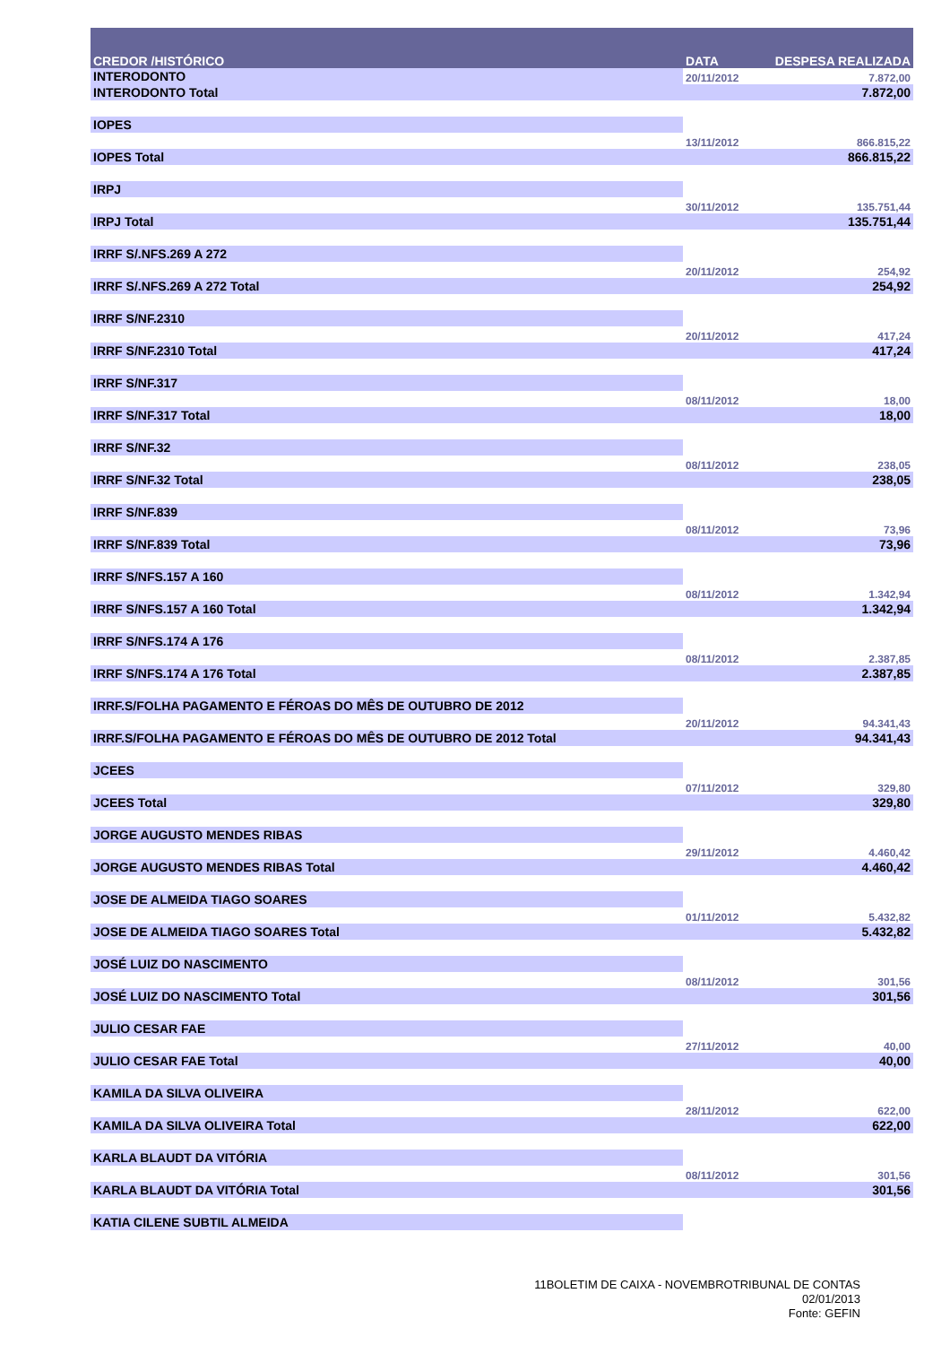| CREDOR /HISTÓRICO | DATA | DESPESA REALIZADA |
| --- | --- | --- |
| INTERODONTO | 20/11/2012 | 7.872,00 |
| INTERODONTO Total | | 7.872,00 |
| IOPES | | |
| | 13/11/2012 | 866.815,22 |
| IOPES Total | | 866.815,22 |
| IRPJ | | |
| | 30/11/2012 | 135.751,44 |
| IRPJ Total | | 135.751,44 |
| IRRF S/.NFS.269 A 272 | | |
| | 20/11/2012 | 254,92 |
| IRRF S/.NFS.269 A 272 Total | | 254,92 |
| IRRF S/NF.2310 | | |
| | 20/11/2012 | 417,24 |
| IRRF S/NF.2310 Total | | 417,24 |
| IRRF S/NF.317 | | |
| | 08/11/2012 | 18,00 |
| IRRF S/NF.317 Total | | 18,00 |
| IRRF S/NF.32 | | |
| | 08/11/2012 | 238,05 |
| IRRF S/NF.32 Total | | 238,05 |
| IRRF S/NF.839 | | |
| | 08/11/2012 | 73,96 |
| IRRF S/NF.839 Total | | 73,96 |
| IRRF S/NFS.157 A 160 | | |
| | 08/11/2012 | 1.342,94 |
| IRRF S/NFS.157 A 160 Total | | 1.342,94 |
| IRRF S/NFS.174 A 176 | | |
| | 08/11/2012 | 2.387,85 |
| IRRF S/NFS.174 A 176 Total | | 2.387,85 |
| IRRF.S/FOLHA PAGAMENTO E FÉROAS DO MÊS DE OUTUBRO DE 2012 | | |
| | 20/11/2012 | 94.341,43 |
| IRRF.S/FOLHA PAGAMENTO E FÉROAS DO MÊS DE OUTUBRO DE 2012 Total | | 94.341,43 |
| JCEES | | |
| | 07/11/2012 | 329,80 |
| JCEES Total | | 329,80 |
| JORGE AUGUSTO MENDES RIBAS | | |
| | 29/11/2012 | 4.460,42 |
| JORGE AUGUSTO MENDES RIBAS Total | | 4.460,42 |
| JOSE DE ALMEIDA TIAGO SOARES | | |
| | 01/11/2012 | 5.432,82 |
| JOSE DE ALMEIDA TIAGO SOARES Total | | 5.432,82 |
| JOSÉ LUIZ DO NASCIMENTO | | |
| | 08/11/2012 | 301,56 |
| JOSÉ LUIZ DO NASCIMENTO Total | | 301,56 |
| JULIO CESAR FAE | | |
| | 27/11/2012 | 40,00 |
| JULIO CESAR FAE Total | | 40,00 |
| KAMILA DA SILVA OLIVEIRA | | |
| | 28/11/2012 | 622,00 |
| KAMILA DA SILVA OLIVEIRA Total | | 622,00 |
| KARLA BLAUDT DA VITÓRIA | | |
| | 08/11/2012 | 301,56 |
| KARLA BLAUDT DA VITÓRIA Total | | 301,56 |
| KATIA CILENE SUBTIL ALMEIDA | | |
11BOLETIM DE CAIXA - NOVEMBROTRIBUNAL DE CONTAS
02/01/2013
Fonte: GEFIN